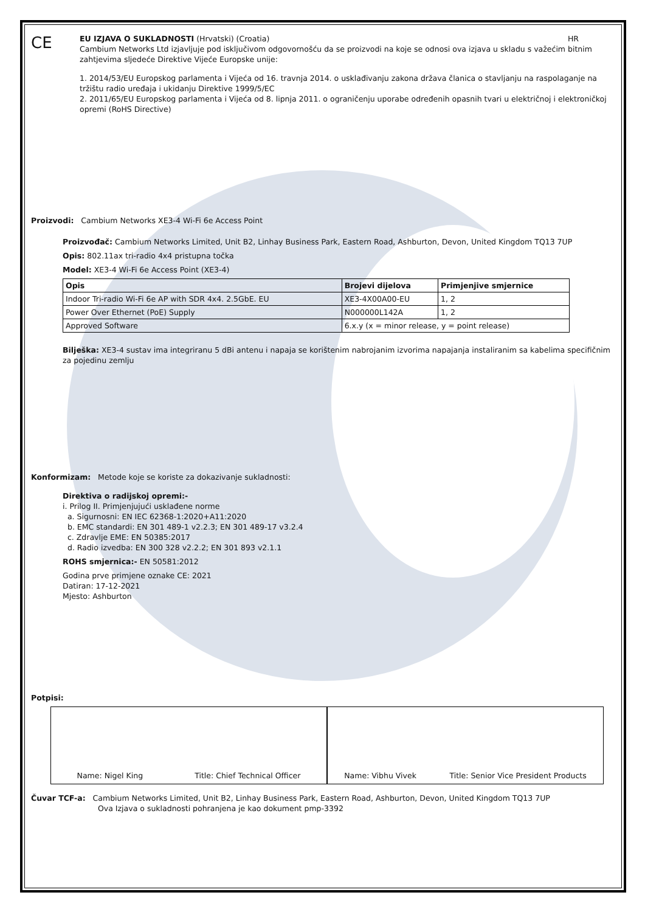CE
EU IZJAVA O SUKLADNOSTI (Hrvatski) (Croatia) HR
Cambium Networks Ltd izjavljuje pod isključivom odgovornošću da se proizvodi na koje se odnosi ova izjava u skladu s važećim bitnim zahtjevima sljedeće Direktive Vijeće Europske unije:
1. 2014/53/EU Europskog parlamenta i Vijeća od 16. travnja 2014. o usklađivanju zakona država članica o stavljanju na raspolaganje na tržištu radio uređaja i ukidanju Direktive 1999/5/EC
2. 2011/65/EU Europskog parlamenta i Vijeća od 8. lipnja 2011. o ograničenju uporabe određenih opasnih tvari u električnoj i elektroničkoj opremi (RoHS Directive)
Proizvodi: Cambium Networks XE3-4 Wi-Fi 6e Access Point
Proizvođač: Cambium Networks Limited, Unit B2, Linhay Business Park, Eastern Road, Ashburton, Devon, United Kingdom TQ13 7UP
Opis: 802.11ax tri-radio 4x4 pristupna točka
Model: XE3-4 Wi-Fi 6e Access Point (XE3-4)
| Opis | Brojevi dijelova | Primjenjive smjernice |
| --- | --- | --- |
| Indoor Tri-radio Wi-Fi 6e AP with SDR 4x4. 2.5GbE. EU | XE3-4X00A00-EU | 1, 2 |
| Power Over Ethernet (PoE) Supply | N000000L142A | 1, 2 |
| Approved Software | 6.x.y (x = minor release, y = point release) | |
Bilješka: XE3-4 sustav ima integriranu 5 dBi antenu i napaja se korištenim nabrojanim izvorima napajanja instaliranim sa kabelima specifičnim za pojedinu zemlju
Konformizam: Metode koje se koriste za dokazivanje sukladnosti:
Direktiva o radijskoj opremi:-
i. Prilog II. Primjenjujući usklađene norme
a. Sigurnosni: EN IEC 62368-1:2020+A11:2020
b. EMC standardi: EN 301 489-1 v2.2.3; EN 301 489-17 v3.2.4
c. Zdravlje EME: EN 50385:2017
d. Radio izvedba: EN 300 328 v2.2.2; EN 301 893 v2.1.1
ROHS smjernica:- EN 50581:2012
Godina prve primjene oznake CE: 2021
Datiran: 17-12-2021
Mjesto: Ashburton
Potpisi:
Name: Nigel King Title: Chief Technical Officer
Name: Vibhu Vivek Title: Senior Vice President Products
Čuvar TCF-a: Cambium Networks Limited, Unit B2, Linhay Business Park, Eastern Road, Ashburton, Devon, United Kingdom TQ13 7UP
Ova Izjava o sukladnosti pohranjena je kao dokument pmp-3392